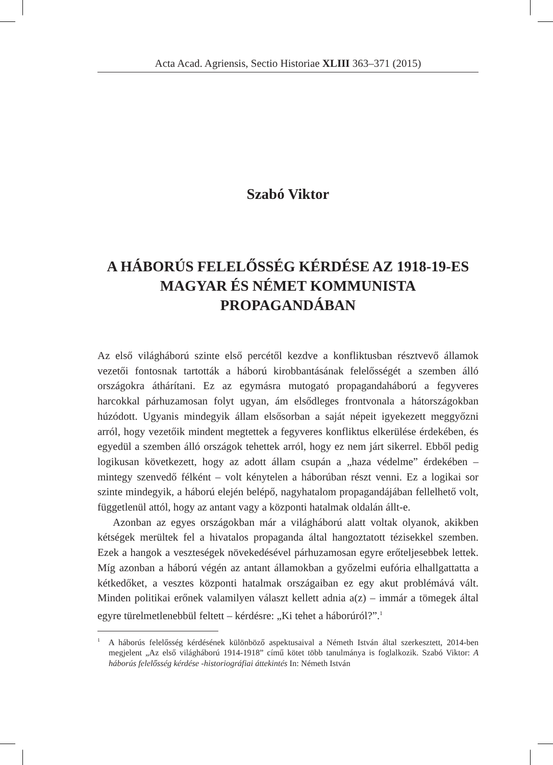Acta Acad. Agriensis, Sectio Historiae XLIII 363–371 (2015)
Szabó Viktor
A HÁBORÚS FELELŐSSÉG KÉRDÉSE AZ 1918-19-ES MAGYAR ÉS NÉMET KOMMUNISTA PROPAGANDÁBAN
Az első világháború szinte első percétől kezdve a konfliktusban résztvevő államok vezetői fontosnak tartották a háború kirobbantásának felelősségét a szemben álló országokra áthárítani. Ez az egymásra mutogató propagandaháború a fegyveres harcokkal párhuzamosan folyt ugyan, ám elsődleges frontvonala a hátországokban húzódott. Ugyanis mindegyik állam elsősorban a saját népeit igyekezett meggyőzni arról, hogy vezetőik mindent megtettek a fegyveres konfliktus elkerülése érdekében, és egyedül a szemben álló országok tehettek arról, hogy ez nem járt sikerrel. Ebből pedig logikusan következett, hogy az adott állam csupán a „haza védelme” érdekében – mintegy szenvedő félként – volt kénytelen a háborúban részt venni. Ez a logikai sor szinte mindegyik, a háború elején belépő, nagyhatalom propagandájában fellelhető volt, függetlenül attól, hogy az antant vagy a központi hatalmak oldalán állt-e.
Azonban az egyes országokban már a világháború alatt voltak olyanok, akikben kétségek merültek fel a hivatalos propaganda által hangoztatott tézisekkel szemben. Ezek a hangok a veszteségek növekedésével párhuzamosan egyre erőteljesebbek lettek. Míg azonban a háború végén az antant államokban a győzelmi eufória elhallgattatta a kétkedőket, a vesztes központi hatalmak országaiban ez egy akut problémává vált. Minden politikai erőnek valamilyen választ kellett adnia a(z) – immár a tömegek által egyre türelmetlenebbül feltett – kérdésre: „Ki tehet a háborúról?”.<sup>1</sup>
<sup>1</sup> A háborús felelősség kérdésének különböző aspektusaival a Németh István által szerkesztett, 2014-ben megjelent „Az első világháború 1914-1918” című kötet több tanulmánya is foglalkozik. Szabó Viktor: A háborús felelősség kérdése -historiográfiai áttekintés In: Németh István